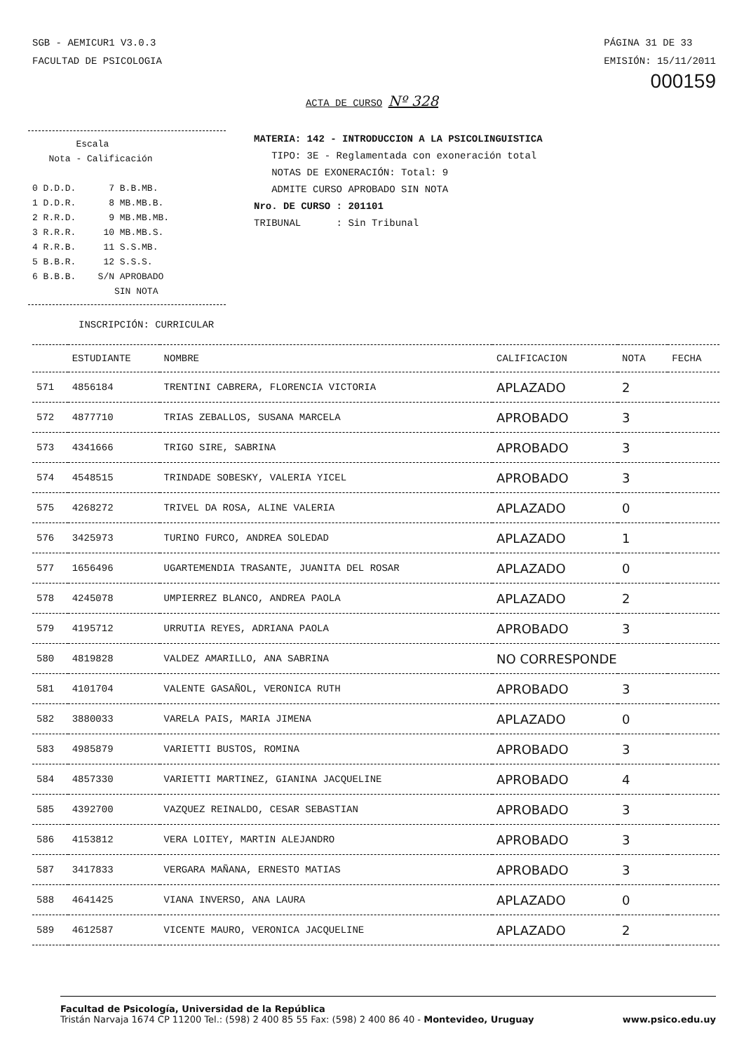SGB - AEMICUR1 V3.0.3
FACULTAD DE PSICOLOGIA
PÁGINA 31 DE 33
EMISIÓN: 15/11/2011
000159
ACTA DE CURSO Nº 328
Escala Nota - Calificación 0 D.D.D. 7 B.B.MB. 1 D.D.R. 8 MB.MB.B. 2 R.R.D. 9 MB.MB.MB. 3 R.R.R. 10 MB.MB.S. 4 R.R.B. 11 S.S.MB. 5 B.B.R. 12 S.S.S. 6 B.B.B. S/N APROBADO SIN NOTA
MATERIA: 142 - INTRODUCCION A LA PSICOLINGUISTICA
TIPO: 3E - Reglamentada con exoneración total
NOTAS DE EXONERACIÓN: Total: 9
ADMITE CURSO APROBADO SIN NOTA
Nro. DE CURSO : 201101
TRIBUNAL : Sin Tribunal
INSCRIPCIÓN: CURRICULAR
| | ESTUDIANTE | NOMBRE | CALIFICACION | NOTA | FECHA |
| --- | --- | --- | --- | --- | --- |
| 571 | 4856184 | TRENTINI CABRERA, FLORENCIA VICTORIA | APLAZADO | 2 | |
| 572 | 4877710 | TRIAS ZEBALLOS, SUSANA MARCELA | APROBADO | 3 | |
| 573 | 4341666 | TRIGO SIRE, SABRINA | APROBADO | 3 | |
| 574 | 4548515 | TRINDADE SOBESKY, VALERIA YICEL | APROBADO | 3 | |
| 575 | 4268272 | TRIVEL DA ROSA, ALINE VALERIA | APLAZADO | 0 | |
| 576 | 3425973 | TURINO FURCO, ANDREA SOLEDAD | APLAZADO | 1 | |
| 577 | 1656496 | UGARTEMENDIA TRASANTE, JUANITA DEL ROSAR | APLAZADO | 0 | |
| 578 | 4245078 | UMPIERREZ BLANCO, ANDREA PAOLA | APLAZADO | 2 | |
| 579 | 4195712 | URRUTIA REYES, ADRIANA PAOLA | APROBADO | 3 | |
| 580 | 4819828 | VALDEZ AMARILLO, ANA SABRINA | NO CORRESPONDE | | |
| 581 | 4101704 | VALENTE GASAÑOL, VERONICA RUTH | APROBADO | 3 | |
| 582 | 3880033 | VARELA PAIS, MARIA JIMENA | APLAZADO | 0 | |
| 583 | 4985879 | VARIETTI BUSTOS, ROMINA | APROBADO | 3 | |
| 584 | 4857330 | VARIETTI MARTINEZ, GIANINA JACQUELINE | APROBADO | 4 | |
| 585 | 4392700 | VAZQUEZ REINALDO, CESAR SEBASTIAN | APROBADO | 3 | |
| 586 | 4153812 | VERA LOITEY, MARTIN ALEJANDRO | APROBADO | 3 | |
| 587 | 3417833 | VERGARA MAÑANA, ERNESTO MATIAS | APROBADO | 3 | |
| 588 | 4641425 | VIANA INVERSO, ANA LAURA | APLAZADO | 0 | |
| 589 | 4612587 | VICENTE MAURO, VERONICA JACQUELINE | APLAZADO | 2 | |
Facultad de Psicología, Universidad de la República
Tristán Narvaja 1674 CP 11200 Tel.: (598) 2 400 85 55 Fax: (598) 2 400 86 40 - Montevideo, Uruguay www.psico.edu.uy